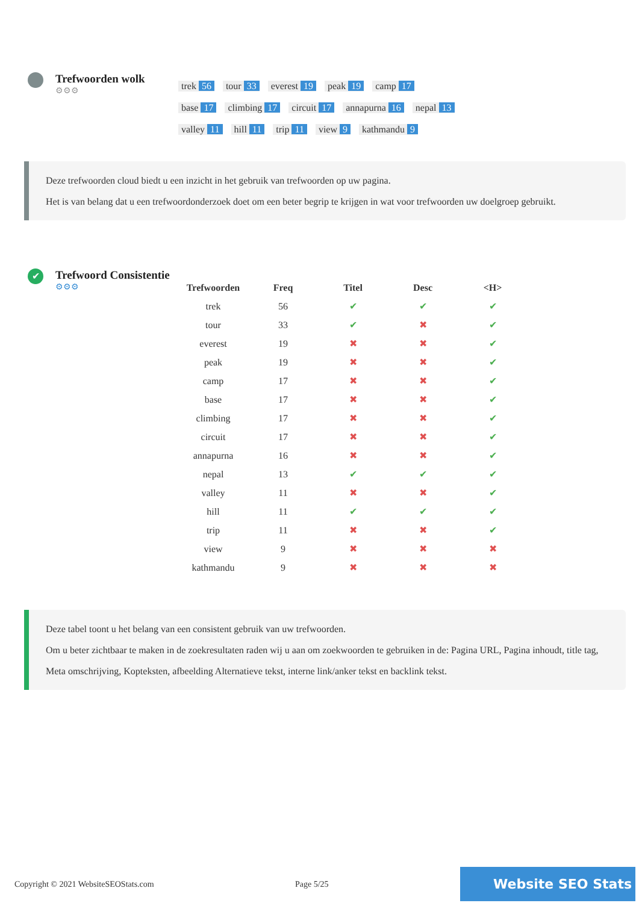Trefwoorden wolk
⚙⚙⚙
trek 56 tour 33 everest 19 peak 19 camp 17
base 17 climbing 17 circuit 17 annapurna 16 nepal 13
valley 11 hill 11 trip 11 view 9 kathmandu 9
Deze trefwoorden cloud biedt u een inzicht in het gebruik van trefwoorden op uw pagina.
Het is van belang dat u een trefwoordonderzoek doet om een beter begrip te krijgen in wat voor trefwoorden uw doelgroep gebruikt.
✔
Trefwoord Consistentie
⚙⚙⚙
| Trefwoorden | Freq | Titel | Desc | <H> |
| --- | --- | --- | --- | --- |
| trek | 56 | ✔ | ✔ | ✔ |
| tour | 33 | ✔ | ✖ | ✔ |
| everest | 19 | ✖ | ✖ | ✔ |
| peak | 19 | ✖ | ✖ | ✔ |
| camp | 17 | ✖ | ✖ | ✔ |
| base | 17 | ✖ | ✖ | ✔ |
| climbing | 17 | ✖ | ✖ | ✔ |
| circuit | 17 | ✖ | ✖ | ✔ |
| annapurna | 16 | ✖ | ✖ | ✔ |
| nepal | 13 | ✔ | ✔ | ✔ |
| valley | 11 | ✖ | ✖ | ✔ |
| hill | 11 | ✔ | ✔ | ✔ |
| trip | 11 | ✖ | ✖ | ✔ |
| view | 9 | ✖ | ✖ | ✖ |
| kathmandu | 9 | ✖ | ✖ | ✖ |
Deze tabel toont u het belang van een consistent gebruik van uw trefwoorden.
Om u beter zichtbaar te maken in de zoekresultaten raden wij u aan om zoekwoorden te gebruiken in de: Pagina URL, Pagina inhoudt, title tag, Meta omschrijving, Kopteksten, afbeelding Alternatieve tekst, interne link/anker tekst en backlink tekst.
Copyright © 2021 WebsiteSEOStats.com Page 5/25 Website SEO Stats